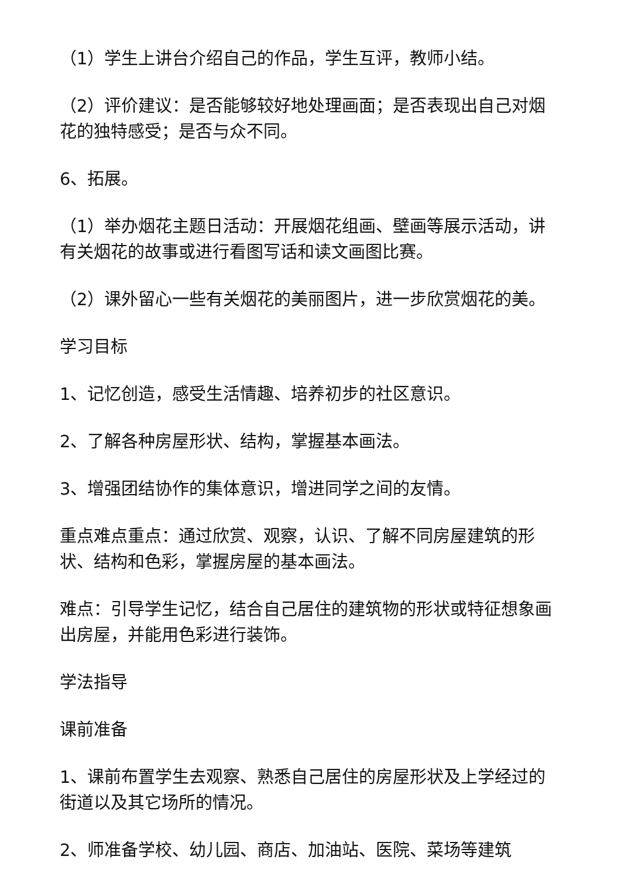（1）学生上讲台介绍自己的作品，学生互评，教师小结。
（2）评价建议：是否能够较好地处理画面；是否表现出自己对烟花的独特感受；是否与众不同。
6、拓展。
（1）举办烟花主题日活动：开展烟花组画、壁画等展示活动，讲有关烟花的故事或进行看图写话和读文画图比赛。
（2）课外留心一些有关烟花的美丽图片，进一步欣赏烟花的美。
学习目标
1、记忆创造，感受生活情趣、培养初步的社区意识。
2、了解各种房屋形状、结构，掌握基本画法。
3、增强团结协作的集体意识，增进同学之间的友情。
重点难点重点：通过欣赏、观察，认识、了解不同房屋建筑的形状、结构和色彩，掌握房屋的基本画法。
难点：引导学生记忆，结合自己居住的建筑物的形状或特征想象画出房屋，并能用色彩进行装饰。
学法指导
课前准备
1、课前布置学生去观察、熟悉自己居住的房屋形状及上学经过的街道以及其它场所的情况。
2、师准备学校、幼儿园、商店、加油站、医院、菜场等建筑